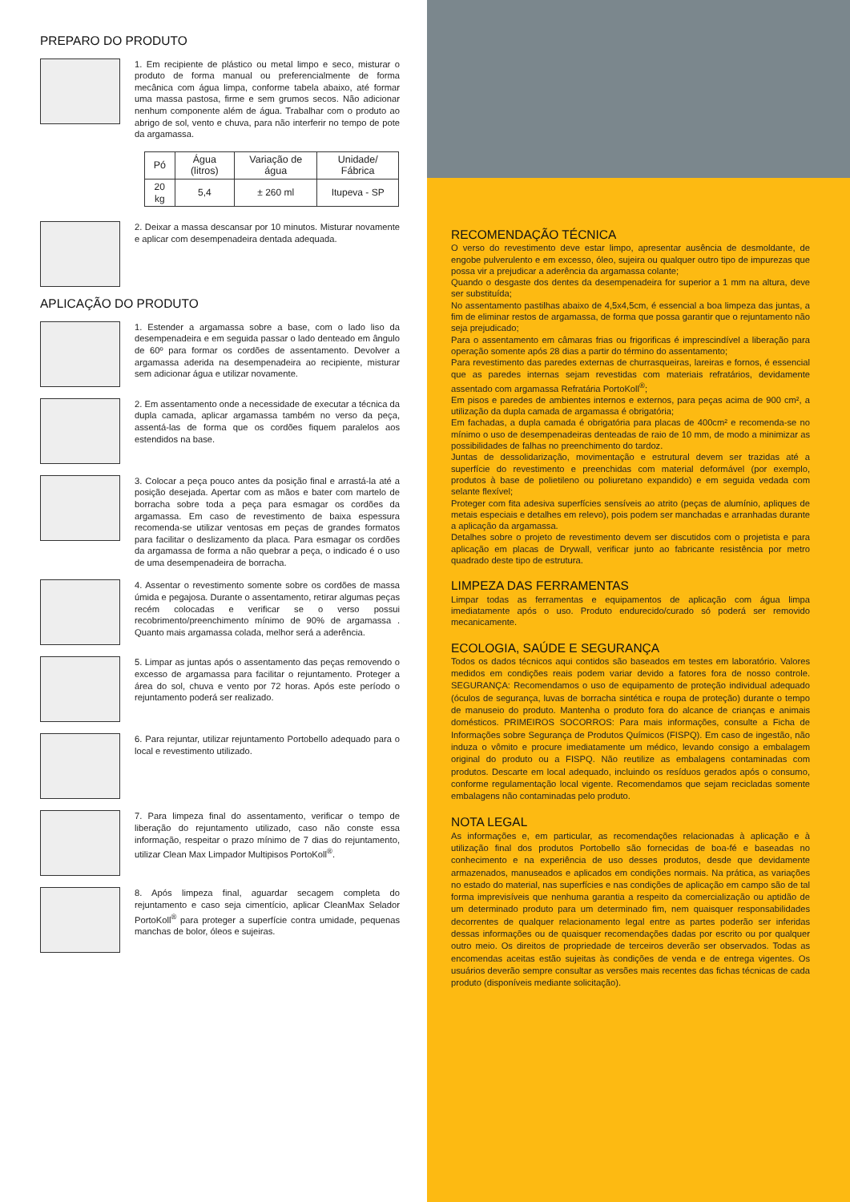PREPARO DO PRODUTO
1. Em recipiente de plástico ou metal limpo e seco, misturar o produto de forma manual ou preferencialmente de forma mecânica com água limpa, conforme tabela abaixo, até formar uma massa pastosa, firme e sem grumos secos. Não adicionar nenhum componente além de água. Trabalhar com o produto ao abrigo de sol, vento e chuva, para não interferir no tempo de pote da argamassa.
| Pó | Água (litros) | Variação de água | Unidade/ Fábrica |
| --- | --- | --- | --- |
| 20 kg | 5,4 | ± 260 ml | Itupeva - SP |
2. Deixar a massa descansar por 10 minutos. Misturar novamente e aplicar com desempenadeira dentada adequada.
APLICAÇÃO DO PRODUTO
1. Estender a argamassa sobre a base, com o lado liso da desempenadeira e em seguida passar o lado denteado em ângulo de 60º para formar os cordões de assentamento. Devolver a argamassa aderida na desempenadeira ao recipiente, misturar sem adicionar água e utilizar novamente.
2. Em assentamento onde a necessidade de executar a técnica da dupla camada, aplicar argamassa também no verso da peça, assentá-las de forma que os cordões fiquem paralelos aos estendidos na base.
3. Colocar a peça pouco antes da posição final e arrastá-la até a posição desejada. Apertar com as mãos e bater com martelo de borracha sobre toda a peça para esmagar os cordões da argamassa. Em caso de revestimento de baixa espessura recomenda-se utilizar ventosas em peças de grandes formatos para facilitar o deslizamento da placa. Para esmagar os cordões da argamassa de forma a não quebrar a peça, o indicado é o uso de uma desempenadeira de borracha.
4. Assentar o revestimento somente sobre os cordões de massa úmida e pegajosa. Durante o assentamento, retirar algumas peças recém colocadas e verificar se o verso possui recobrimento/preenchimento mínimo de 90% de argamassa . Quanto mais argamassa colada, melhor será a aderência.
5. Limpar as juntas após o assentamento das peças removendo o excesso de argamassa para facilitar o rejuntamento. Proteger a área do sol, chuva e vento por 72 horas. Após este período o rejuntamento poderá ser realizado.
6. Para rejuntar, utilizar rejuntamento Portobello adequado para o local e revestimento utilizado.
7. Para limpeza final do assentamento, verificar o tempo de liberação do rejuntamento utilizado, caso não conste essa informação, respeitar o prazo mínimo de 7 dias do rejuntamento, utilizar Clean Max Limpador Multipisos PortoKoll<sup>®</sup>.
8. Após limpeza final, aguardar secagem completa do rejuntamento e caso seja cimentício, aplicar CleanMax Selador PortoKoll<sup>®</sup> para proteger a superfície contra umidade, pequenas manchas de bolor, óleos e sujeiras.
RECOMENDAÇÃO TÉCNICA
O verso do revestimento deve estar limpo, apresentar ausência de desmoldante, de engobe pulverulento e em excesso, óleo, sujeira ou qualquer outro tipo de impurezas que possa vir a prejudicar a aderência da argamassa colante;
Quando o desgaste dos dentes da desempenadeira for superior a 1 mm na altura, deve ser substituída;
No assentamento pastilhas abaixo de 4,5x4,5cm, é essencial a boa limpeza das juntas, a fim de eliminar restos de argamassa, de forma que possa garantir que o rejuntamento não seja prejudicado;
Para o assentamento em câmaras frias ou frigorificas é imprescindível a liberação para operação somente após 28 dias a partir do término do assentamento;
Para revestimento das paredes externas de churrasqueiras, lareiras e fornos, é essencial que as paredes internas sejam revestidas com materiais refratários, devidamente assentado com argamassa Refratária PortoKoll<sup>®</sup>;
Em pisos e paredes de ambientes internos e externos, para peças acima de 900 cm², a utilização da dupla camada de argamassa é obrigatória;
Em fachadas, a dupla camada é obrigatória para placas de 400cm² e recomenda-se no mínimo o uso de desempenadeiras denteadas de raio de 10 mm, de modo a minimizar as possibilidades de falhas no preenchimento do tardoz.
Juntas de dessolidarização, movimentação e estrutural devem ser trazidas até a superfície do revestimento e preenchidas com material deformável (por exemplo, produtos à base de polietileno ou poliuretano expandido) e em seguida vedada com selante flexível;
Proteger com fita adesiva superfícies sensíveis ao atrito (peças de alumínio, apliques de metais especiais e detalhes em relevo), pois podem ser manchadas e arranhadas durante a aplicação da argamassa.
Detalhes sobre o projeto de revestimento devem ser discutidos com o projetista e para aplicação em placas de Drywall, verificar junto ao fabricante resistência por metro quadrado deste tipo de estrutura.
LIMPEZA DAS FERRAMENTAS
Limpar todas as ferramentas e equipamentos de aplicação com água limpa imediatamente após o uso. Produto endurecido/curado só poderá ser removido mecanicamente.
ECOLOGIA, SAÚDE E SEGURANÇA
Todos os dados técnicos aqui contidos são baseados em testes em laboratório. Valores medidos em condições reais podem variar devido a fatores fora de nosso controle. SEGURANÇA: Recomendamos o uso de equipamento de proteção individual adequado (óculos de segurança, luvas de borracha sintética e roupa de proteção) durante o tempo de manuseio do produto. Mantenha o produto fora do alcance de crianças e animais domésticos. PRIMEIROS SOCORROS: Para mais informações, consulte a Ficha de Informações sobre Segurança de Produtos Químicos (FISPQ). Em caso de ingestão, não induza o vômito e procure imediatamente um médico, levando consigo a embalagem original do produto ou a FISPQ. Não reutilize as embalagens contaminadas com produtos. Descarte em local adequado, incluindo os resíduos gerados após o consumo, conforme regulamentação local vigente. Recomendamos que sejam recicladas somente embalagens não contaminadas pelo produto.
NOTA LEGAL
As informações e, em particular, as recomendações relacionadas à aplicação e à utilização final dos produtos Portobello são fornecidas de boa-fé e baseadas no conhecimento e na experiência de uso desses produtos, desde que devidamente armazenados, manuseados e aplicados em condições normais. Na prática, as variações no estado do material, nas superfícies e nas condições de aplicação em campo são de tal forma imprevisíveis que nenhuma garantia a respeito da comercialização ou aptidão de um determinado produto para um determinado fim, nem quaisquer responsabilidades decorrentes de qualquer relacionamento legal entre as partes poderão ser inferidas dessas informações ou de quaisquer recomendações dadas por escrito ou por qualquer outro meio. Os direitos de propriedade de terceiros deverão ser observados. Todas as encomendas aceitas estão sujeitas às condições de venda e de entrega vigentes. Os usuários deverão sempre consultar as versões mais recentes das fichas técnicas de cada produto (disponíveis mediante solicitação).